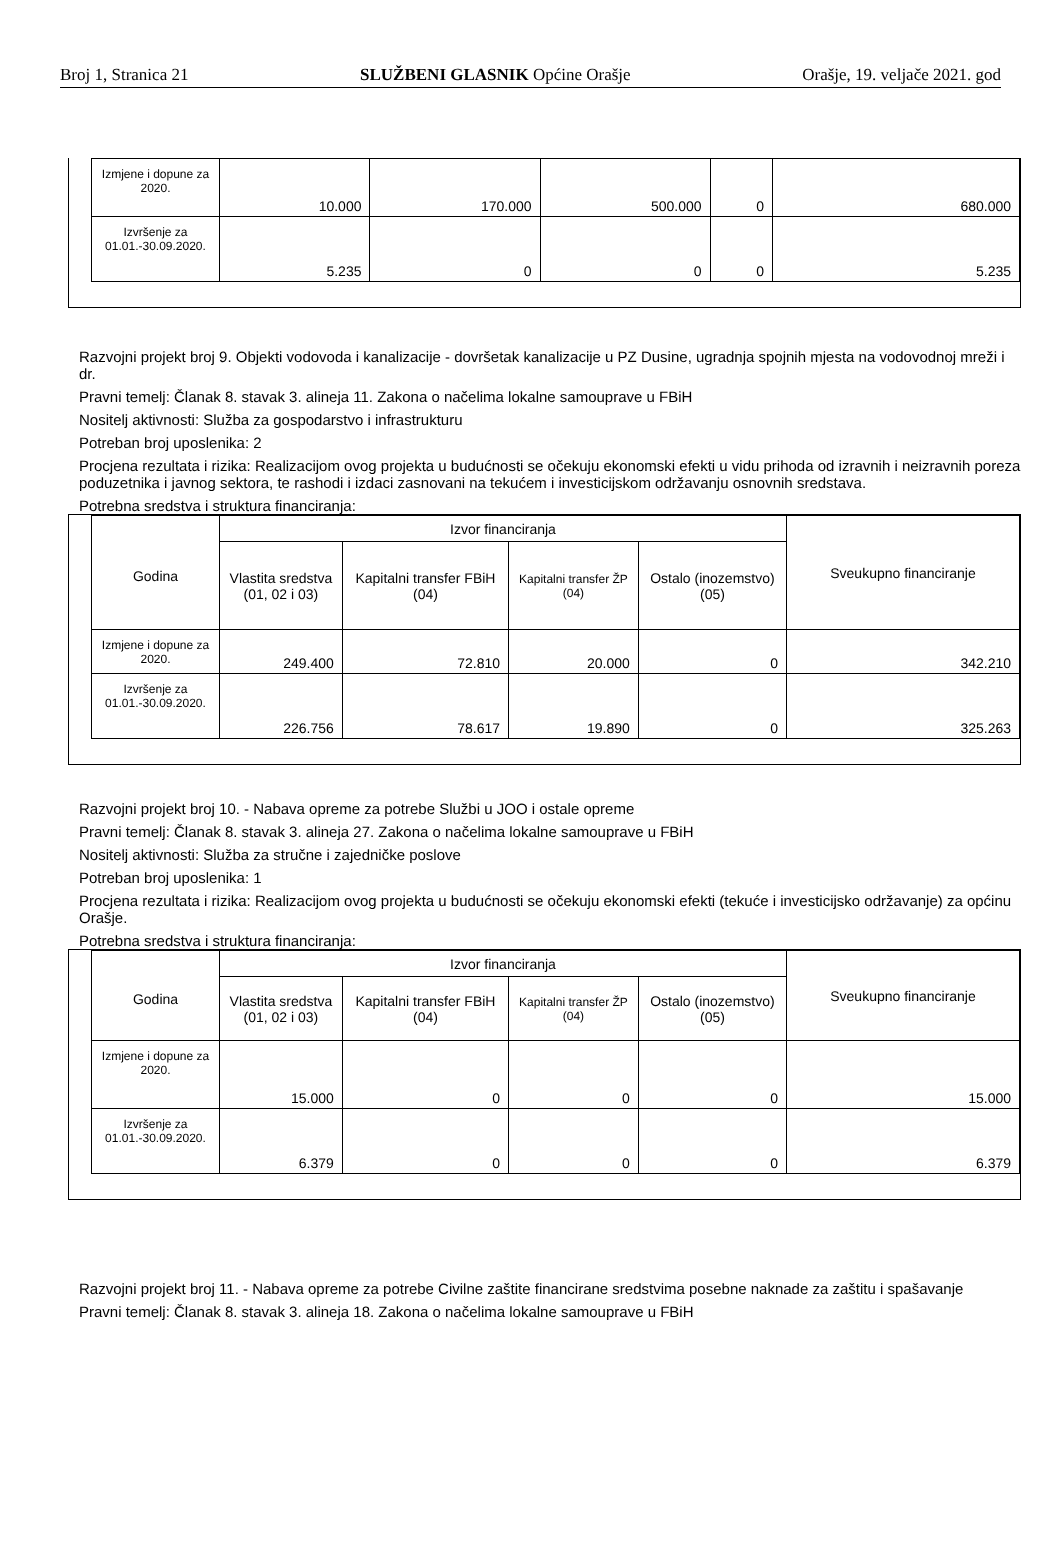Broj 1, Stranica 21 SLUŽBENI GLASNIK Općine Orašje Orašje, 19. veljače 2021. god
| Izmjene i dopune za 2020. | 10.000 | 170.000 | 500.000 | 0 | 680.000 |
| Izvršenje za 01.01.-30.09.2020. | 5.235 | 0 | 0 | 0 | 5.235 |
Razvojni projekt broj 9. Objekti vodovoda i kanalizacije - dovršetak kanalizacije u PZ Dusine, ugradnja spojnih mjesta na vodovodnoj mreži i dr.
Pravni temelj: Članak 8. stavak 3. alineja 11. Zakona o načelima lokalne samouprave u FBiH
Nositelj aktivnosti: Služba za gospodarstvo i infrastrukturu
Potreban broj uposlenika: 2
Procjena rezultata i rizika: Realizacijom ovog projekta u budućnosti se očekuju ekonomski efekti u vidu prihoda od izravnih i neizravnih poreza poduzetnika i javnog sektora, te rashodi i izdaci zasnovani na tekućem i investicijskom održavanju osnovnih sredstava.
Potrebna sredstva i struktura financiranja:
| Godina | Izvor financiranja | | | | Sveukupno financiranje |
| --- | --- | --- | --- | --- | --- |
| | Vlastita sredstva (01, 02 i 03) | Kapitalni transfer FBiH (04) | Kapitalni transfer ŽP (04) | Ostalo (inozemstvo) (05) | |
| Izmjene i dopune za 2020. | 249.400 | 72.810 | 20.000 | 0 | 342.210 |
| Izvršenje za 01.01.-30.09.2020. | 226.756 | 78.617 | 19.890 | 0 | 325.263 |
Razvojni projekt broj 10. - Nabava opreme za potrebe Službi u JOO i ostale opreme
Pravni temelj: Članak 8. stavak 3. alineja 27. Zakona o načelima lokalne samouprave u FBiH
Nositelj aktivnosti: Služba za stručne i zajedničke poslove
Potreban broj uposlenika: 1
Procjena rezultata i rizika: Realizacijom ovog projekta u budućnosti se očekuju ekonomski efekti (tekuće i investicijsko održavanje) za općinu Orašje.
Potrebna sredstva i struktura financiranja:
| Godina | Izvor financiranja | | | | Sveukupno financiranje |
| --- | --- | --- | --- | --- | --- |
| | Vlastita sredstva (01, 02 i 03) | Kapitalni transfer FBiH (04) | Kapitalni transfer ŽP (04) | Ostalo (inozemstvo) (05) | |
| Izmjene i dopune za 2020. | 15.000 | 0 | 0 | 0 | 15.000 |
| Izvršenje za 01.01.-30.09.2020. | 6.379 | 0 | 0 | 0 | 6.379 |
Razvojni projekt broj 11. - Nabava opreme za potrebe Civilne zaštite financirane sredstvima posebne naknade za zaštitu i spašavanje
Pravni temelj: Članak 8. stavak 3. alineja 18. Zakona o načelima lokalne samouprave u FBiH